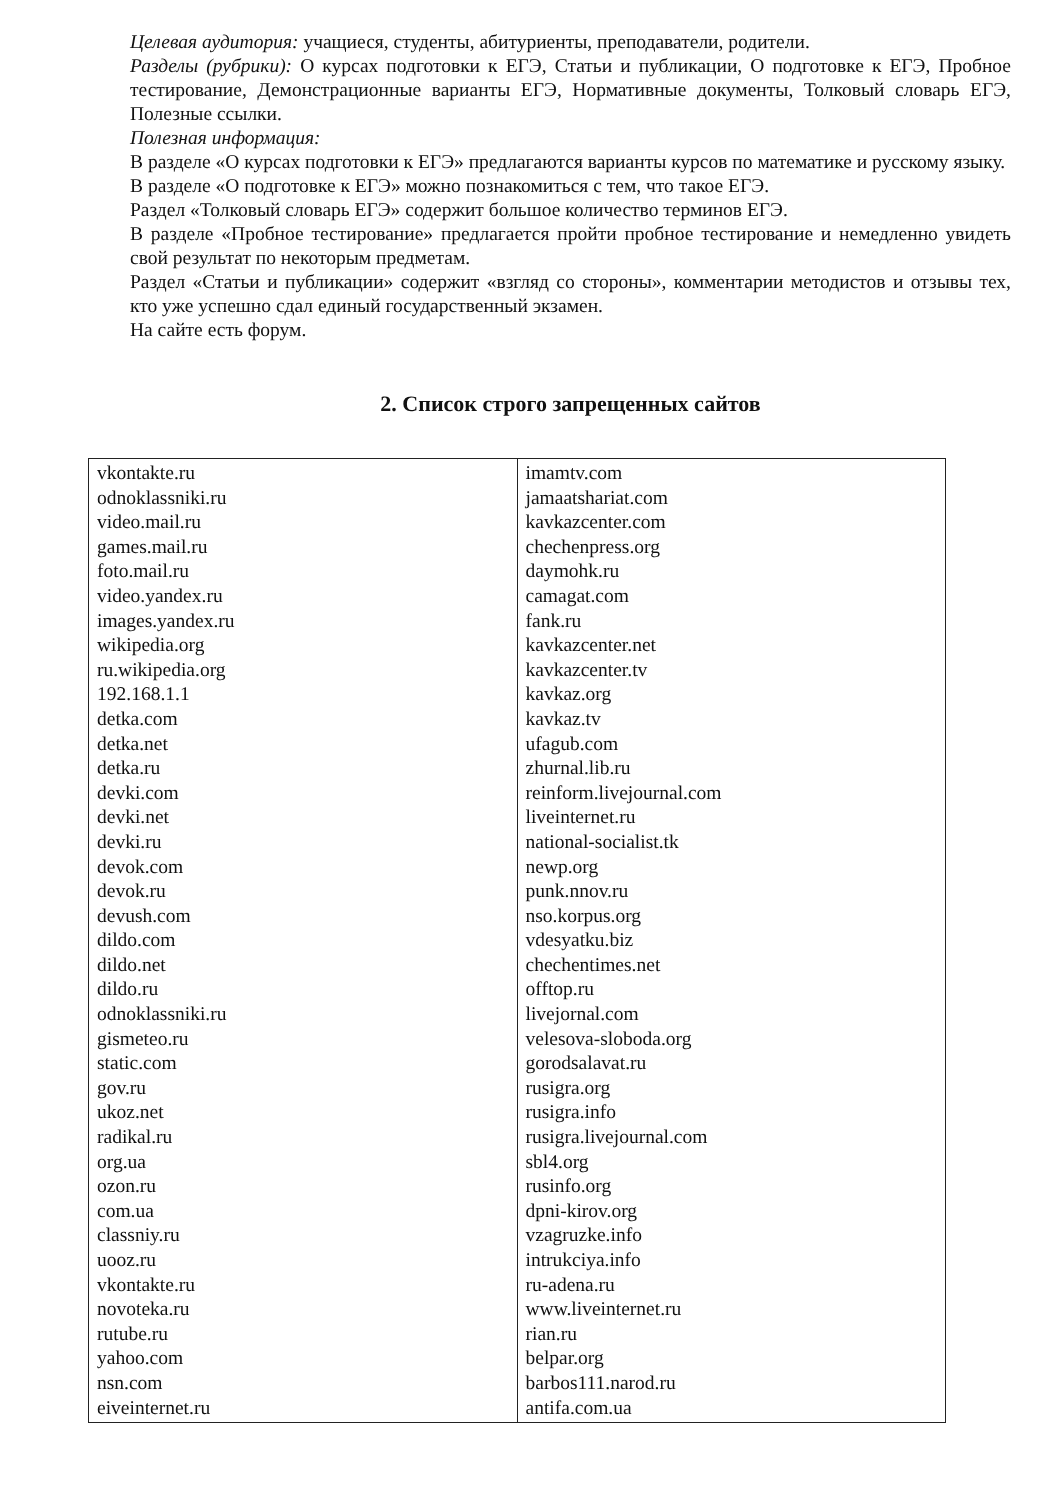Целевая аудитория: учащиеся, студенты, абитуриенты, преподаватели, родители.
Разделы (рубрики): О курсах подготовки к ЕГЭ, Статьи и публикации, О подготовке к ЕГЭ, Пробное тестирование, Демонстрационные варианты ЕГЭ, Нормативные документы, Толковый словарь ЕГЭ, Полезные ссылки.
Полезная информация:
В разделе «О курсах подготовки к ЕГЭ» предлагаются варианты курсов по математике и русскому языку.
В разделе «О подготовке к ЕГЭ» можно познакомиться с тем, что такое ЕГЭ.
Раздел «Толковый словарь ЕГЭ» содержит большое количество терминов ЕГЭ.
В разделе «Пробное тестирование» предлагается пройти пробное тестирование и немедленно увидеть свой результат по некоторым предметам.
Раздел «Статьи и публикации» содержит «взгляд со стороны», комментарии методистов и отзывы тех, кто уже успешно сдал единый государственный экзамен.
На сайте есть форум.
2. Список строго запрещенных сайтов
| vkontakte.ru odnoklassniki.ru video.mail.ru games.mail.ru foto.mail.ru video.yandex.ru images.yandex.ru wikipedia.org ru.wikipedia.org 192.168.1.1 detka.com detka.net detka.ru devki.com devki.net devki.ru devok.com devok.ru devush.com dildo.com dildo.net dildo.ru odnoklassniki.ru gismeteo.ru static.com gov.ru ukoz.net radikal.ru org.ua ozon.ru com.ua classniy.ru uooz.ru vkontakte.ru novoteka.ru rutube.ru yahoo.com nsn.com eiveinternet.ru | imamtv.com jamaatshariat.com kavkazcenter.com chechenpress.org daymohk.ru camagat.com fank.ru kavkazcenter.net kavkazcenter.tv kavkaz.org kavkaz.tv ufagub.com zhurnal.lib.ru reinform.livejournal.com liveinternet.ru national-socialist.tk newp.org punk.nnov.ru nso.korpus.org vdesyatku.biz chechentimes.net offtop.ru livejornal.com velesova-sloboda.org gorodsalavat.ru rusigra.org rusigra.info rusigra.livejournal.com sbl4.org rusinfo.org dpni-kirov.org vzagruzke.info intrukciya.info ru-adena.ru www.liveinternet.ru rian.ru belpar.org barbos111.narod.ru antifa.com.ua |